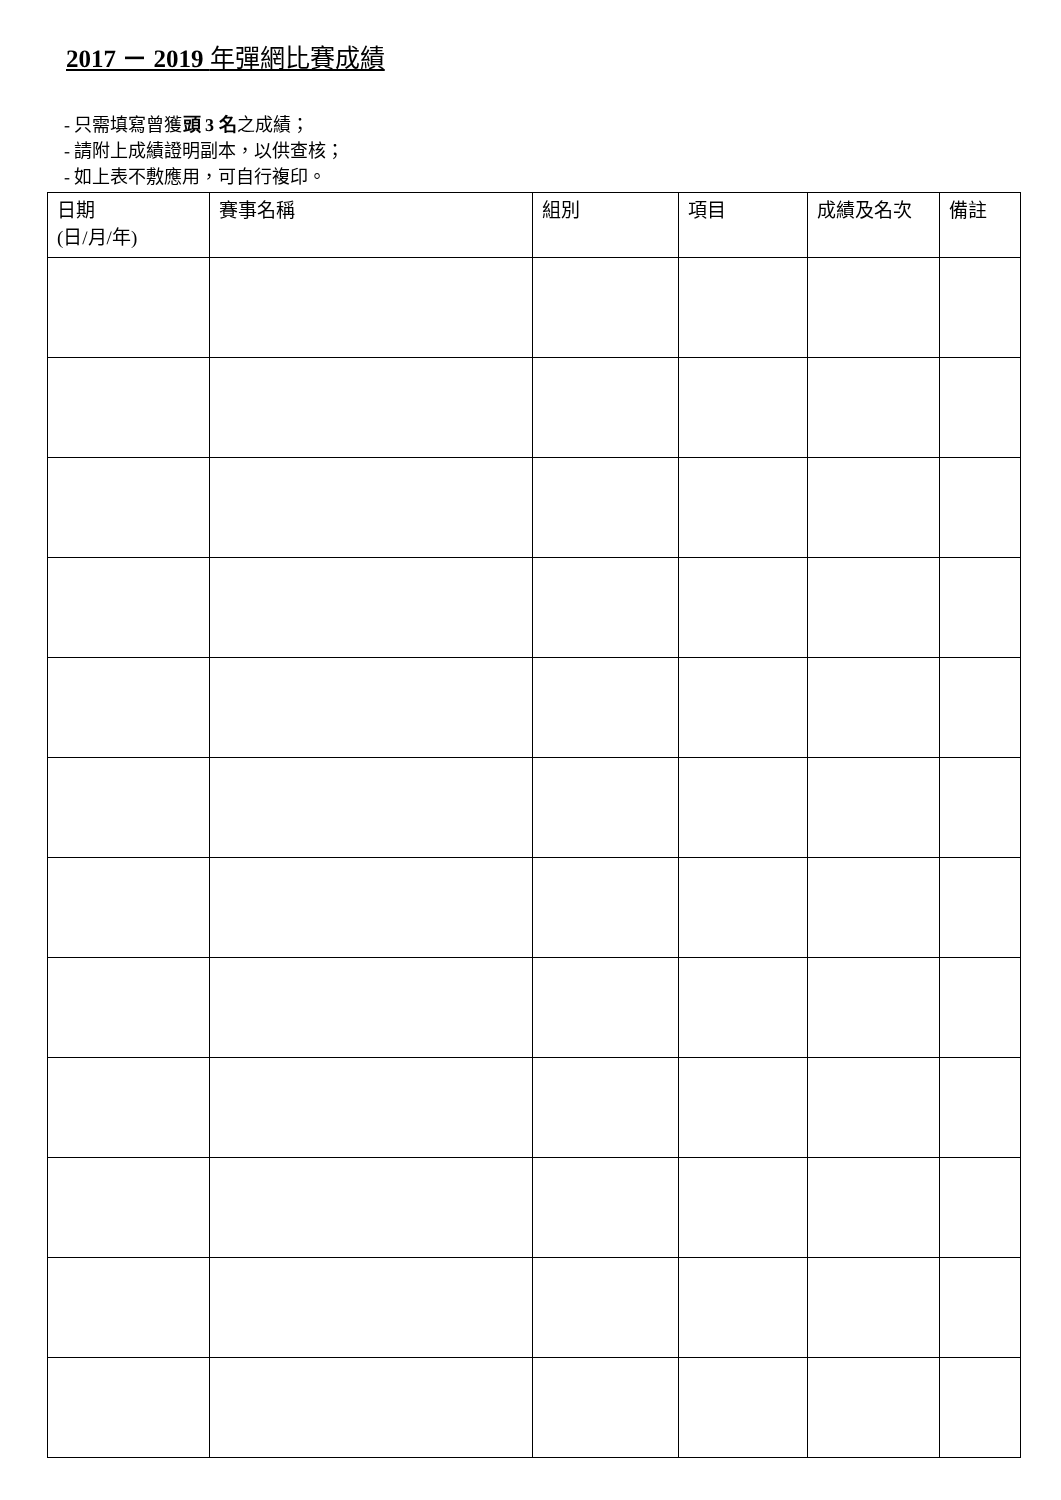2017 － 2019 年彈網比賽成績
- 只需填寫曾獲頭 3 名之成績；
- 請附上成績證明副本，以供查核；
- 如上表不敷應用，可自行複印。
| 日期 (日/月/年) | 賽事名稱 | 組別 | 項目 | 成績及名次 | 備註 |
| --- | --- | --- | --- | --- | --- |